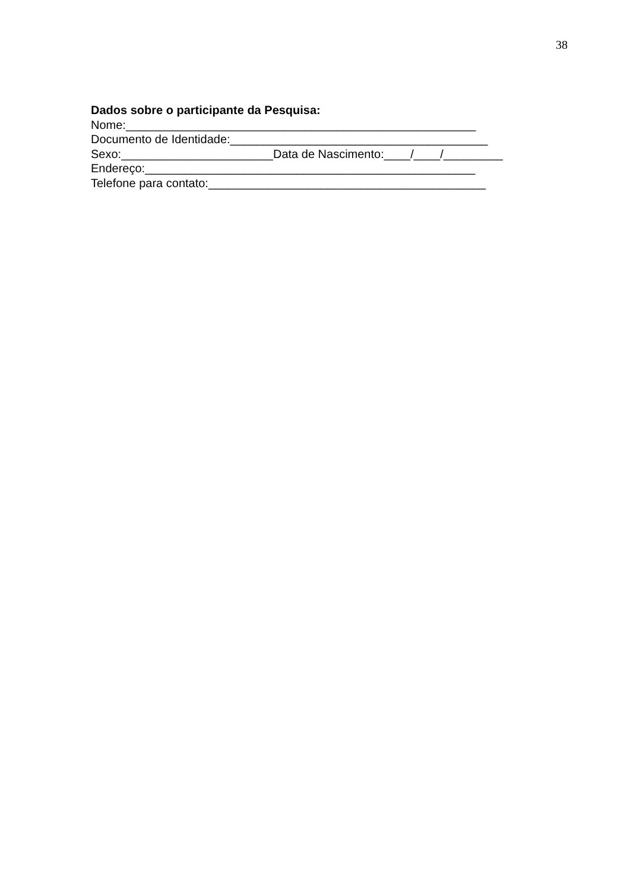38
Dados sobre o participante da Pesquisa:
Nome:_____________________________________________________
Documento de Identidade:_______________________________________
Sexo:_______________________Data de Nascimento:____/____/_________
Endereço:__________________________________________________
Telefone para contato:__________________________________________